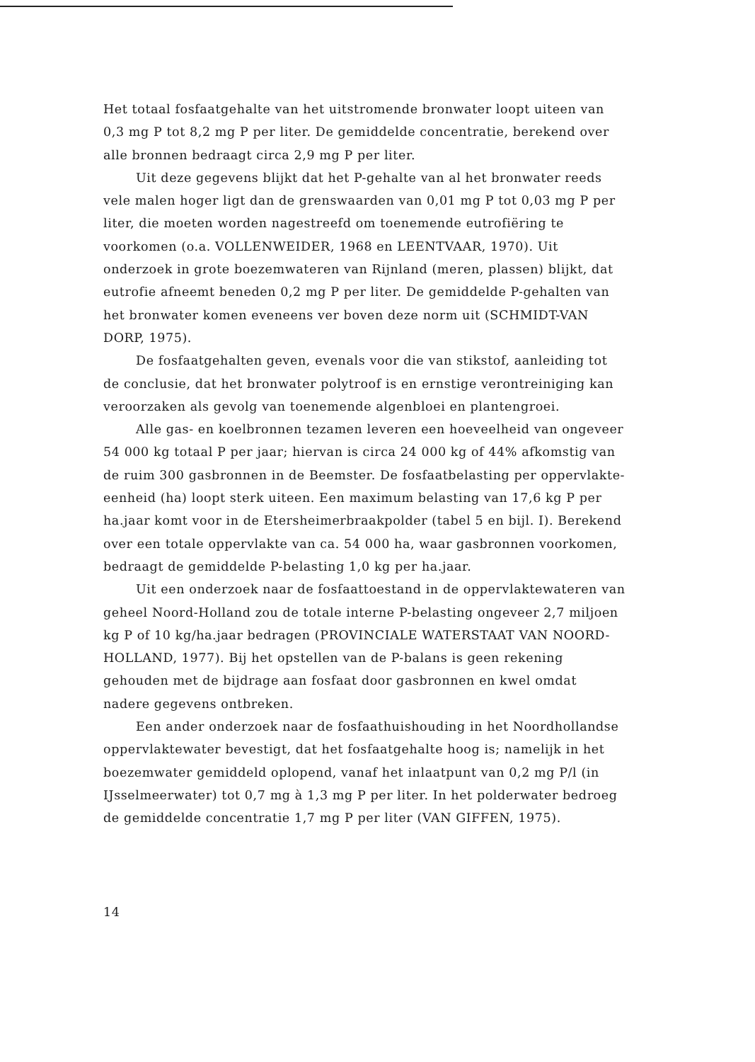Het totaal fosfaatgehalte van het uitstromende bronwater loopt uiteen van 0,3 mg P tot 8,2 mg P per liter. De gemiddelde concentratie, berekend over alle bronnen bedraagt circa 2,9 mg P per liter.
Uit deze gegevens blijkt dat het P-gehalte van al het bronwater reeds vele malen hoger ligt dan de grenswaarden van 0,01 mg P tot 0,03 mg P per liter, die moeten worden nagestreefd om toenemende eutrofiëring te voorkomen (o.a. VOLLENWEIDER, 1968 en LEENTVAAR, 1970). Uit onderzoek in grote boezemwateren van Rijnland (meren, plassen) blijkt, dat eutrofie afneemt beneden 0,2 mg P per liter. De gemiddelde P-gehalten van het bronwater komen eveneens ver boven deze norm uit (SCHMIDT-VAN DORP, 1975).
De fosfaatgehalten geven, evenals voor die van stikstof, aanleiding tot de conclusie, dat het bronwater polytroof is en ernstige verontreiniging kan veroorzaken als gevolg van toenemende algenbloei en plantengroei.
Alle gas- en koelbronnen tezamen leveren een hoeveelheid van ongeveer 54 000 kg totaal P per jaar; hiervan is circa 24 000 kg of 44% afkomstig van de ruim 300 gasbronnen in de Beemster. De fosfaatbelasting per oppervlakte-eenheid (ha) loopt sterk uiteen. Een maximum belasting van 17,6 kg P per ha.jaar komt voor in de Etersheimerbraakpolder (tabel 5 en bijl. I). Berekend over een totale oppervlakte van ca. 54 000 ha, waar gasbronnen voorkomen, bedraagt de gemiddelde P-belasting 1,0 kg per ha.jaar.
Uit een onderzoek naar de fosfaattoestand in de oppervlaktewateren van geheel Noord-Holland zou de totale interne P-belasting ongeveer 2,7 miljoen kg P of 10 kg/ha.jaar bedragen (PROVINCIALE WATERSTAAT VAN NOORD-HOLLAND, 1977). Bij het opstellen van de P-balans is geen rekening gehouden met de bijdrage aan fosfaat door gasbronnen en kwel omdat nadere gegevens ontbreken.
Een ander onderzoek naar de fosfaathuishouding in het Noordhollandse oppervlaktewater bevestigt, dat het fosfaatgehalte hoog is; namelijk in het boezemwater gemiddeld oplopend, vanaf het inlaatpunt van 0,2 mg P/l (in IJsselmeerwater) tot 0,7 mg à 1,3 mg P per liter. In het polderwater bedroeg de gemiddelde concentratie 1,7 mg P per liter (VAN GIFFEN, 1975).
14